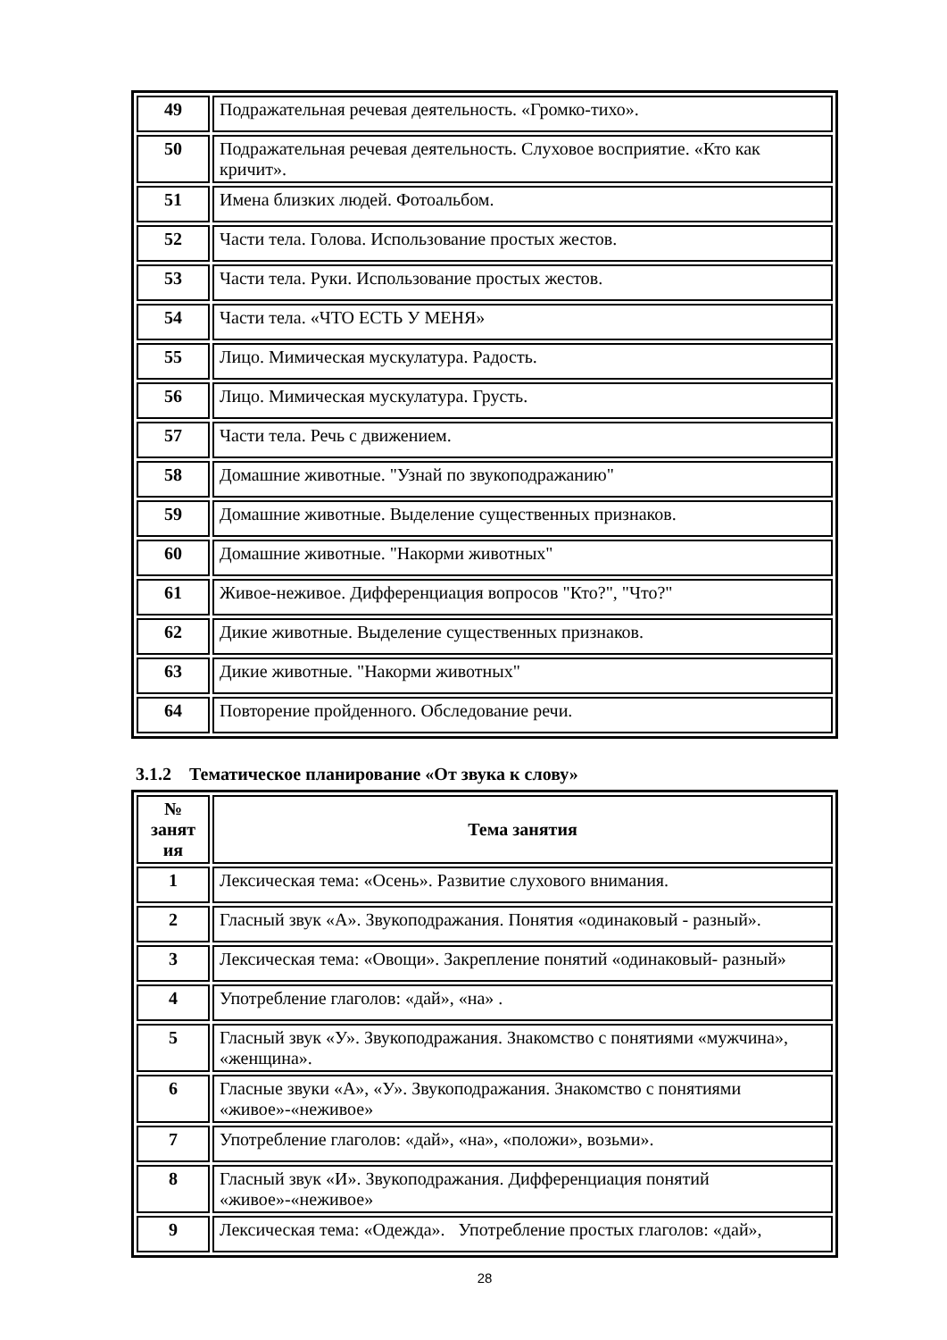| 49 | Подражательная речевая деятельность. «Громко-тихо». |
| 50 | Подражательная речевая деятельность. Слуховое восприятие. «Кто как кричит». |
| 51 | Имена близких людей. Фотоальбом. |
| 52 | Части тела. Голова. Использование простых жестов. |
| 53 | Части тела. Руки. Использование простых жестов. |
| 54 | Части тела. «ЧТО ЕСТЬ У МЕНЯ» |
| 55 | Лицо. Мимическая мускулатура. Радость. |
| 56 | Лицо. Мимическая мускулатура. Грусть. |
| 57 | Части тела. Речь с движением. |
| 58 | Домашние животные. "Узнай по звукоподражанию" |
| 59 | Домашние животные. Выделение существенных признаков. |
| 60 | Домашние животные. "Накорми животных" |
| 61 | Живое-неживое. Дифференциация вопросов "Кто?", "Что?" |
| 62 | Дикие животные. Выделение существенных признаков. |
| 63 | Дикие животные. "Накорми животных" |
| 64 | Повторение пройденного. Обследование речи. |
3.1.2 Тематическое планирование «От звука к слову»
| № занят ия | Тема занятия |
| --- | --- |
| 1 | Лексическая тема: «Осень». Развитие слухового внимания. |
| 2 | Гласный звук «А». Звукоподражания. Понятия «одинаковый - разный». |
| 3 | Лексическая тема: «Овощи». Закрепление понятий «одинаковый- разный» |
| 4 | Употребление глаголов: «дай», «на» . |
| 5 | Гласный звук «У». Звукоподражания. Знакомство с понятиями «мужчина», «женщина». |
| 6 | Гласные звуки «А», «У». Звукоподражания. Знакомство с понятиями «живое»-«неживое» |
| 7 | Употребление глаголов: «дай», «на», «положи», возьми». |
| 8 | Гласный звук «И». Звукоподражания. Дифференциация понятий «живое»-«неживое» |
| 9 | Лексическая тема: «Одежда». Употребление простых глаголов: «дай», |
28